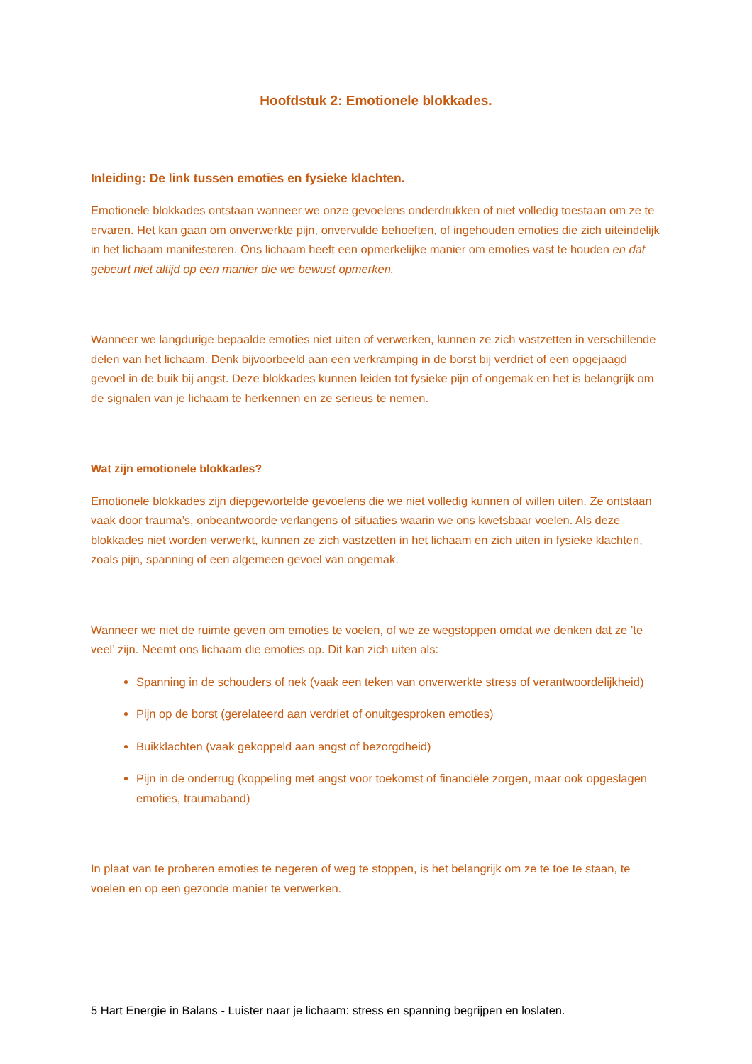Hoofdstuk 2: Emotionele blokkades.
Inleiding: De link tussen emoties en fysieke klachten.
Emotionele blokkades ontstaan wanneer we onze gevoelens onderdrukken of niet volledig toestaan om ze te ervaren. Het kan gaan om onverwerkte pijn, onvervulde behoeften, of ingehouden emoties die zich uiteindelijk in het lichaam manifesteren. Ons lichaam heeft een opmerkelijke manier om emoties vast te houden en dat gebeurt niet altijd op een manier die we bewust opmerken.
Wanneer we langdurige bepaalde emoties niet uiten of verwerken, kunnen ze zich vastzetten in verschillende delen van het lichaam. Denk bijvoorbeeld aan een verkramping in de borst bij verdriet of een opgejaagd gevoel in de buik bij angst. Deze blokkades kunnen leiden tot fysieke pijn of ongemak en het is belangrijk om de signalen van je lichaam te herkennen en ze serieus te nemen.
Wat zijn emotionele blokkades?
Emotionele blokkades zijn diepgewortelde gevoelens die we niet volledig kunnen of willen uiten. Ze ontstaan vaak door trauma’s, onbeantwoorde verlangens of situaties waarin we ons kwetsbaar voelen. Als deze blokkades niet worden verwerkt, kunnen ze zich vastzetten in het lichaam en zich uiten in fysieke klachten, zoals pijn, spanning of een algemeen gevoel van ongemak.
Wanneer we niet de ruimte geven om emoties te voelen, of we ze wegstoppen omdat we denken dat ze ’te veel’ zijn. Neemt ons lichaam die emoties op. Dit kan zich uiten als:
Spanning in de schouders of nek (vaak een teken van onverwerkte stress of verantwoordelijkheid)
Pijn op de borst (gerelateerd aan verdriet of onuitgesproken emoties)
Buikklachten (vaak gekoppeld aan angst of bezorgdheid)
Pijn in de onderrug (koppeling met angst voor toekomst of financiële zorgen, maar ook opgeslagen emoties, traumaband)
In plaat van te proberen emoties te negeren of weg te stoppen, is het belangrijk om ze te toe te staan, te voelen en op een gezonde manier te verwerken.
5 Hart Energie in Balans - Luister naar je lichaam: stress en spanning begrijpen en loslaten.